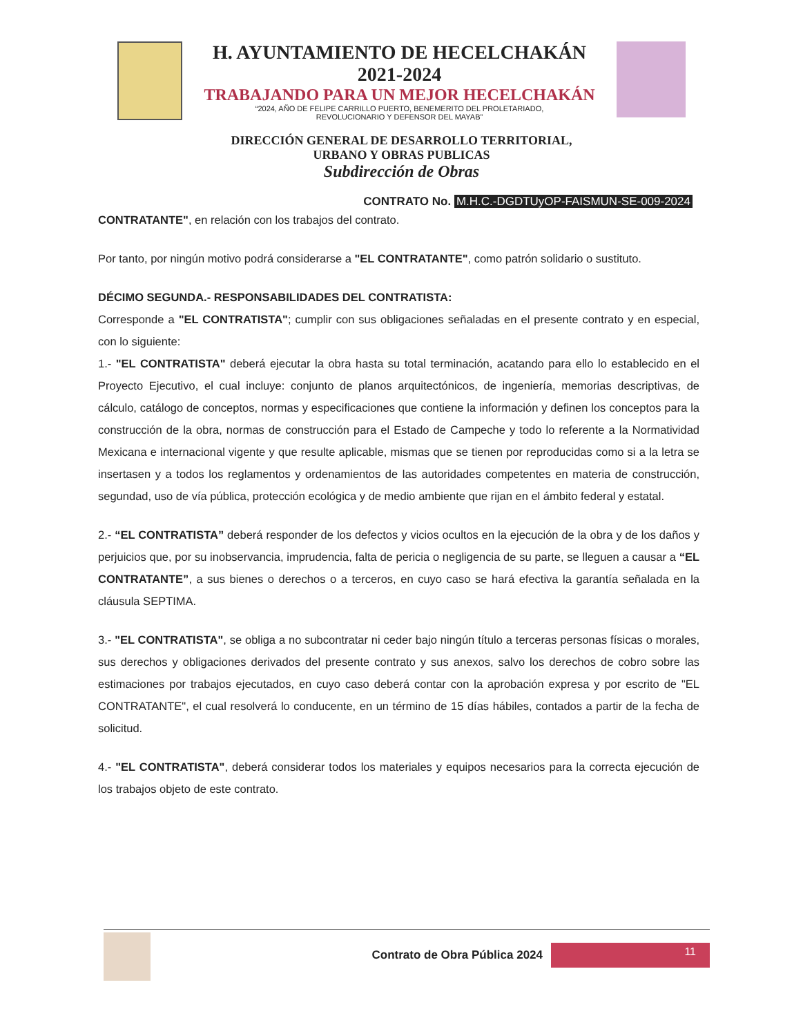H. AYUNTAMIENTO DE HECELCHAKÁN
2021-2024
TRABAJANDO PARA UN MEJOR HECELCHAKÁN
“2024, AÑO DE FELIPE CARRILLO PUERTO, BENEMERITO DEL PROLETARIADO,
REVOLUCIONARIO Y DEFENSOR DEL MAYAB”
DIRECCIÓN GENERAL DE DESARROLLO TERRITORIAL,
URBANO Y OBRAS PUBLICAS
Subdirección de Obras
CONTRATO No. M.H.C.-DGDTUyOP-FAISMUN-SE-009-2024
CONTRATANTE", en relación con los trabajos del contrato.
Por tanto, por ningún motivo podrá considerarse a "EL CONTRATANTE", como patrón solidario o sustituto.
DÉCIMO SEGUNDA.- RESPONSABILIDADES DEL CONTRATISTA:
Corresponde a "EL CONTRATISTA"; cumplir con sus obligaciones señaladas en el presente contrato y en especial, con lo siguiente:
1.- "EL CONTRATISTA" deberá ejecutar la obra hasta su total terminación, acatando para ello lo establecido en el Proyecto Ejecutivo, el cual incluye: conjunto de planos arquitectónicos, de ingeniería, memorias descriptivas, de cálculo, catálogo de conceptos, normas y especificaciones que contiene la información y definen los conceptos para la construcción de la obra, normas de construcción para el Estado de Campeche y todo lo referente a la Normatividad Mexicana e internacional vigente y que resulte aplicable, mismas que se tienen por reproducidas como si a la letra se insertasen y a todos los reglamentos y ordenamientos de las autoridades competentes en materia de construcción, segundad, uso de vía pública, protección ecológica y de medio ambiente que rijan en el ámbito federal y estatal.
2.- “EL CONTRATISTA” deberá responder de los defectos y vicios ocultos en la ejecución de la obra y de los daños y perjuicios que, por su inobservancia, imprudencia, falta de pericia o negligencia de su parte, se lleguen a causar a “EL CONTRATANTE”, a sus bienes o derechos o a terceros, en cuyo caso se hará efectiva la garantía señalada en la cláusula SEPTIMA.
3.- "EL CONTRATISTA", se obliga a no subcontratar ni ceder bajo ningún título a terceras personas físicas o morales, sus derechos y obligaciones derivados del presente contrato y sus anexos, salvo los derechos de cobro sobre las estimaciones por trabajos ejecutados, en cuyo caso deberá contar con la aprobación expresa y por escrito de "EL CONTRATANTE", el cual resolverá lo conducente, en un término de 15 días hábiles, contados a partir de la fecha de solicitud.
4.- "EL CONTRATISTA", deberá considerar todos los materiales y equipos necesarios para la correcta ejecución de los trabajos objeto de este contrato.
Contrato de Obra Pública 2024
11